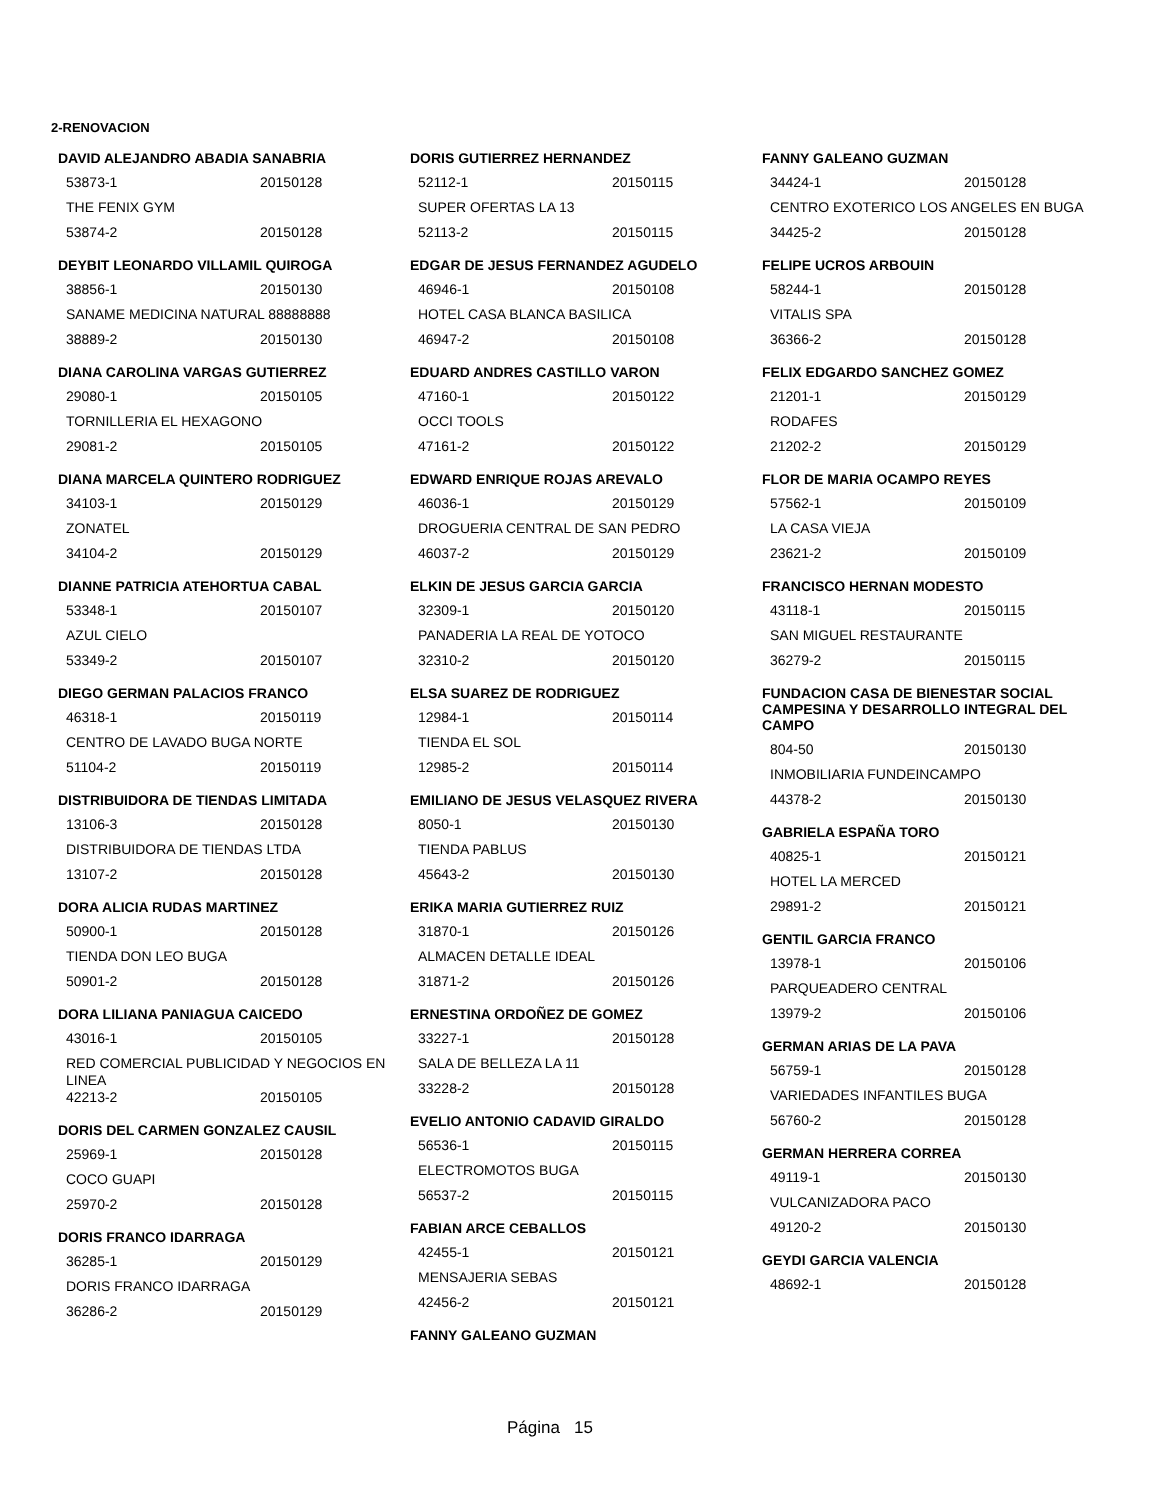2-RENOVACION
DAVID ALEJANDRO ABADIA SANABRIA
53873-1 20150128
THE FENIX GYM
53874-2 20150128
DEYBIT LEONARDO VILLAMIL QUIROGA
38856-1 20150130
SANAME MEDICINA NATURAL 88888888
38889-2 20150130
DIANA CAROLINA VARGAS GUTIERREZ
29080-1 20150105
TORNILLERIA EL HEXAGONO
29081-2 20150105
DIANA MARCELA QUINTERO RODRIGUEZ
34103-1 20150129
ZONATEL
34104-2 20150129
DIANNE PATRICIA ATEHORTUA CABAL
53348-1 20150107
AZUL CIELO
53349-2 20150107
DIEGO GERMAN PALACIOS FRANCO
46318-1 20150119
CENTRO DE LAVADO BUGA NORTE
51104-2 20150119
DISTRIBUIDORA DE TIENDAS LIMITADA
13106-3 20150128
DISTRIBUIDORA DE TIENDAS LTDA
13107-2 20150128
DORA ALICIA RUDAS MARTINEZ
50900-1 20150128
TIENDA DON LEO BUGA
50901-2 20150128
DORA LILIANA PANIAGUA CAICEDO
43016-1 20150105
RED COMERCIAL PUBLICIDAD Y NEGOCIOS EN LINEA
42213-2 20150105
DORIS DEL CARMEN GONZALEZ CAUSIL
25969-1 20150128
COCO GUAPI
25970-2 20150128
DORIS FRANCO IDARRAGA
36285-1 20150129
DORIS FRANCO IDARRAGA
36286-2 20150129
DORIS GUTIERREZ HERNANDEZ
52112-1 20150115
SUPER OFERTAS LA 13
52113-2 20150115
EDGAR DE JESUS FERNANDEZ AGUDELO
46946-1 20150108
HOTEL CASA BLANCA BASILICA
46947-2 20150108
EDUARD ANDRES CASTILLO VARON
47160-1 20150122
OCCI TOOLS
47161-2 20150122
EDWARD ENRIQUE ROJAS AREVALO
46036-1 20150129
DROGUERIA CENTRAL DE SAN PEDRO
46037-2 20150129
ELKIN DE JESUS GARCIA GARCIA
32309-1 20150120
PANADERIA LA REAL DE YOTOCO
32310-2 20150120
ELSA SUAREZ DE RODRIGUEZ
12984-1 20150114
TIENDA EL SOL
12985-2 20150114
EMILIANO DE JESUS VELASQUEZ RIVERA
8050-1 20150130
TIENDA PABLUS
45643-2 20150130
ERIKA MARIA GUTIERREZ RUIZ
31870-1 20150126
ALMACEN DETALLE IDEAL
31871-2 20150126
ERNESTINA ORDOÑEZ DE GOMEZ
33227-1 20150128
SALA DE BELLEZA LA 11
33228-2 20150128
EVELIO ANTONIO CADAVID GIRALDO
56536-1 20150115
ELECTROMOTOS BUGA
56537-2 20150115
FABIAN ARCE CEBALLOS
42455-1 20150121
MENSAJERIA SEBAS
42456-2 20150121
FANNY GALEANO GUZMAN
FANNY GALEANO GUZMAN
34424-1 20150128
CENTRO EXOTERICO LOS ANGELES EN BUGA
34425-2 20150128
FELIPE UCROS ARBOUIN
58244-1 20150128
VITALIS SPA
36366-2 20150128
FELIX EDGARDO SANCHEZ GOMEZ
21201-1 20150129
RODAFES
21202-2 20150129
FLOR DE MARIA OCAMPO REYES
57562-1 20150109
LA CASA VIEJA
23621-2 20150109
FRANCISCO HERNAN MODESTO
43118-1 20150115
SAN MIGUEL RESTAURANTE
36279-2 20150115
FUNDACION CASA DE BIENESTAR SOCIAL CAMPESINA Y DESARROLLO INTEGRAL DEL CAMPO
804-50 20150130
INMOBILIARIA FUNDEINCAMPO
44378-2 20150130
GABRIELA ESPAÑA TORO
40825-1 20150121
HOTEL LA MERCED
29891-2 20150121
GENTIL GARCIA FRANCO
13978-1 20150106
PARQUEADERO CENTRAL
13979-2 20150106
GERMAN ARIAS DE LA PAVA
56759-1 20150128
VARIEDADES INFANTILES BUGA
56760-2 20150128
GERMAN HERRERA CORREA
49119-1 20150130
VULCANIZADORA PACO
49120-2 20150130
GEYDI GARCIA VALENCIA
48692-1 20150128
Página 15